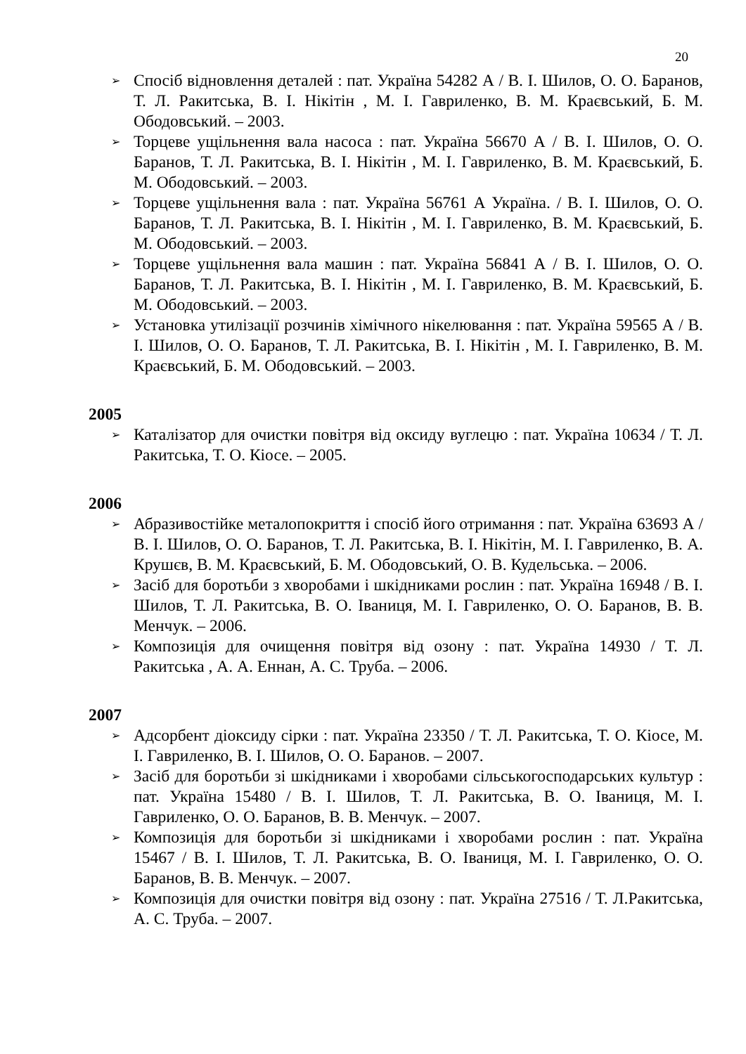20
➢ Спосіб відновлення деталей : пат. Україна 54282 А / В. І. Шилов, О. О. Баранов, Т. Л. Ракитська, В. І. Нікітін , М. І. Гавриленко, В. М. Краєвський, Б. М. Ободовський. – 2003.
➢ Торцеве ущільнення вала насоса : пат. Україна 56670 А / В. І. Шилов, О. О. Баранов, Т. Л. Ракитська, В. І. Нікітін , М. І. Гавриленко, В. М. Краєвський, Б. М. Ободовський. – 2003.
➢ Торцеве ущільнення вала : пат. Україна 56761 А Україна. / В. І. Шилов, О. О. Баранов, Т. Л. Ракитська, В. І. Нікітін , М. І. Гавриленко, В. М. Краєвський, Б. М. Ободовський. – 2003.
➢ Торцеве ущільнення вала машин : пат. Україна 56841 А / В. І. Шилов, О. О. Баранов, Т. Л. Ракитська, В. І. Нікітін , М. І. Гавриленко, В. М. Краєвський, Б. М. Ободовський. – 2003.
➢ Установка утилізації розчинів хімічного нікелювання : пат. Україна 59565 А / В. І. Шилов, О. О. Баранов, Т. Л. Ракитська, В. І. Нікітін , М. І. Гавриленко, В. М. Краєвський, Б. М. Ободовський. – 2003.
2005
➢ Каталізатор для очистки повітря від оксиду вуглецю : пат. Україна 10634 / Т. Л. Ракитська, Т. О. Кіосе. – 2005.
2006
➢ Абразивостійке металопокриття і спосіб його отримання : пат. Україна 63693 А / В. І. Шилов, О. О. Баранов, Т. Л. Ракитська, В. І. Нікітін, М. І. Гавриленко, В. А. Крушєв, В. М. Краєвський, Б. М. Ободовський, О. В. Кудельська. – 2006.
➢ Засіб для боротьби з хворобами і шкідниками рослин : пат. Україна 16948 / В. І. Шилов, Т. Л. Ракитська, В. О. Іваниця, М. І. Гавриленко, О. О. Баранов, В. В. Менчук. – 2006.
➢ Композиція для очищення повітря від озону : пат. Україна 14930 / Т. Л. Ракитська , А. А. Еннан, А. С. Труба. – 2006.
2007
➢ Адсорбент діоксиду сірки : пат. Україна 23350 / Т. Л. Ракитська, Т. О. Кіосе, М. І. Гавриленко, В. І. Шилов, О. О. Баранов. – 2007.
➢ Засіб для боротьби зі шкідниками і хворобами сільськогосподарських культур : пат. Україна 15480 / В. І. Шилов, Т. Л. Ракитська, В. О. Іваниця, М. І. Гавриленко, О. О. Баранов, В. В. Менчук. – 2007.
➢ Композиція для боротьби зі шкідниками і хворобами рослин : пат. Україна 15467 / В. І. Шилов, Т. Л. Ракитська, В. О. Іваниця, М. І. Гавриленко, О. О. Баранов, В. В. Менчук. – 2007.
➢ Композиція для очистки повітря від озону : пат. Україна 27516 / Т. Л.Ракитська, А. С. Труба. – 2007.